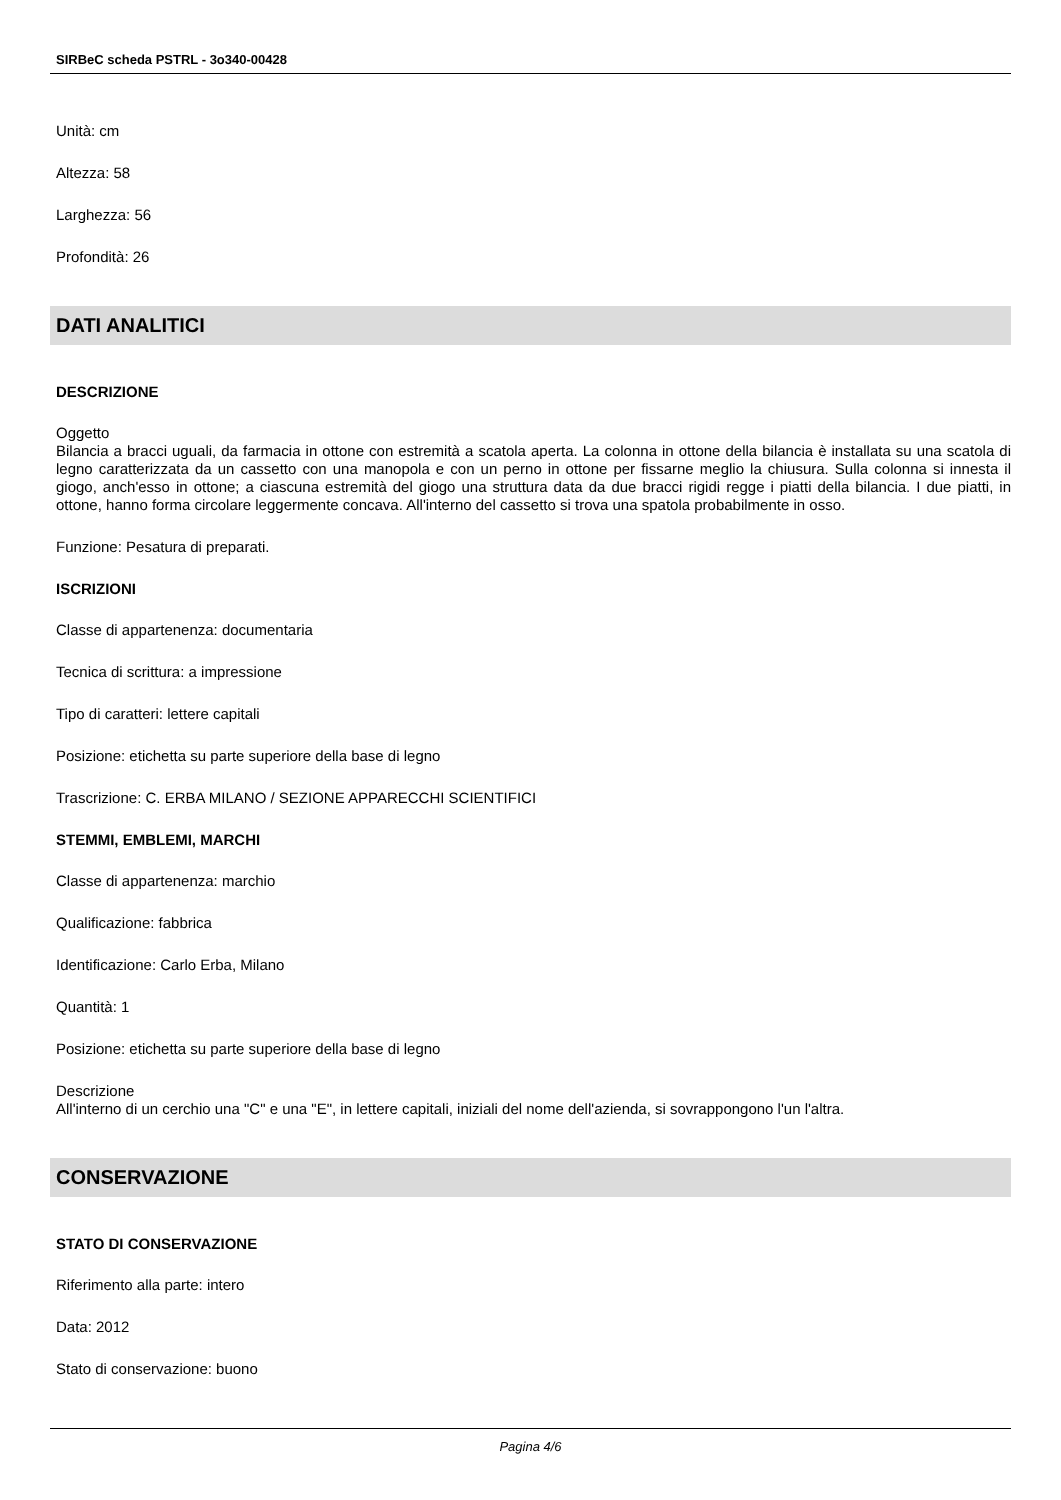SIRBeC scheda PSTRL - 3o340-00428
Unità: cm
Altezza: 58
Larghezza: 56
Profondità: 26
DATI ANALITICI
DESCRIZIONE
Oggetto
Bilancia a bracci uguali, da farmacia in ottone con estremità a scatola aperta. La colonna in ottone della bilancia è installata su una scatola di legno caratterizzata da un cassetto con una manopola e con un perno in ottone per fissarne meglio la chiusura. Sulla colonna si innesta il giogo, anch'esso in ottone; a ciascuna estremità del giogo una struttura data da due bracci rigidi regge i piatti della bilancia. I due piatti, in ottone, hanno forma circolare leggermente concava. All'interno del cassetto si trova una spatola probabilmente in osso.
Funzione: Pesatura di preparati.
ISCRIZIONI
Classe di appartenenza: documentaria
Tecnica di scrittura: a impressione
Tipo di caratteri: lettere capitali
Posizione: etichetta su parte superiore della base di legno
Trascrizione: C. ERBA MILANO / SEZIONE APPARECCHI SCIENTIFICI
STEMMI, EMBLEMI, MARCHI
Classe di appartenenza: marchio
Qualificazione: fabbrica
Identificazione: Carlo Erba, Milano
Quantità: 1
Posizione: etichetta su parte superiore della base di legno
Descrizione
All'interno di un cerchio una "C" e una "E", in lettere capitali, iniziali del nome dell'azienda, si sovrappongono l'un l'altra.
CONSERVAZIONE
STATO DI CONSERVAZIONE
Riferimento alla parte: intero
Data: 2012
Stato di conservazione: buono
Pagina 4/6